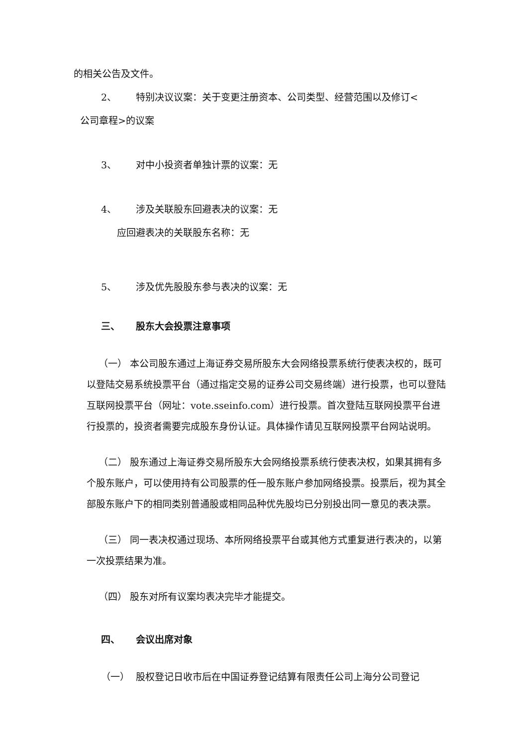的相关公告及文件。
2、 特别决议议案：关于变更注册资本、公司类型、经营范围以及修订<
公司章程>的议案
3、 对中小投资者单独计票的议案：无
4、 涉及关联股东回避表决的议案：无
应回避表决的关联股东名称：无
5、 涉及优先股股东参与表决的议案：无
三、 股东大会投票注意事项
（一） 本公司股东通过上海证券交易所股东大会网络投票系统行使表决权的，既可以登陆交易系统投票平台（通过指定交易的证券公司交易终端）进行投票，也可以登陆互联网投票平台（网址：vote.sseinfo.com）进行投票。首次登陆互联网投票平台进行投票的，投资者需要完成股东身份认证。具体操作请见互联网投票平台网站说明。
（二） 股东通过上海证券交易所股东大会网络投票系统行使表决权，如果其拥有多个股东账户，可以使用持有公司股票的任一股东账户参加网络投票。投票后，视为其全部股东账户下的相同类别普通股或相同品种优先股均已分别投出同一意见的表决票。
（三） 同一表决权通过现场、本所网络投票平台或其他方式重复进行表决的，以第一次投票结果为准。
（四） 股东对所有议案均表决完毕才能提交。
四、 会议出席对象
（一） 股权登记日收市后在中国证券登记结算有限责任公司上海分公司登记